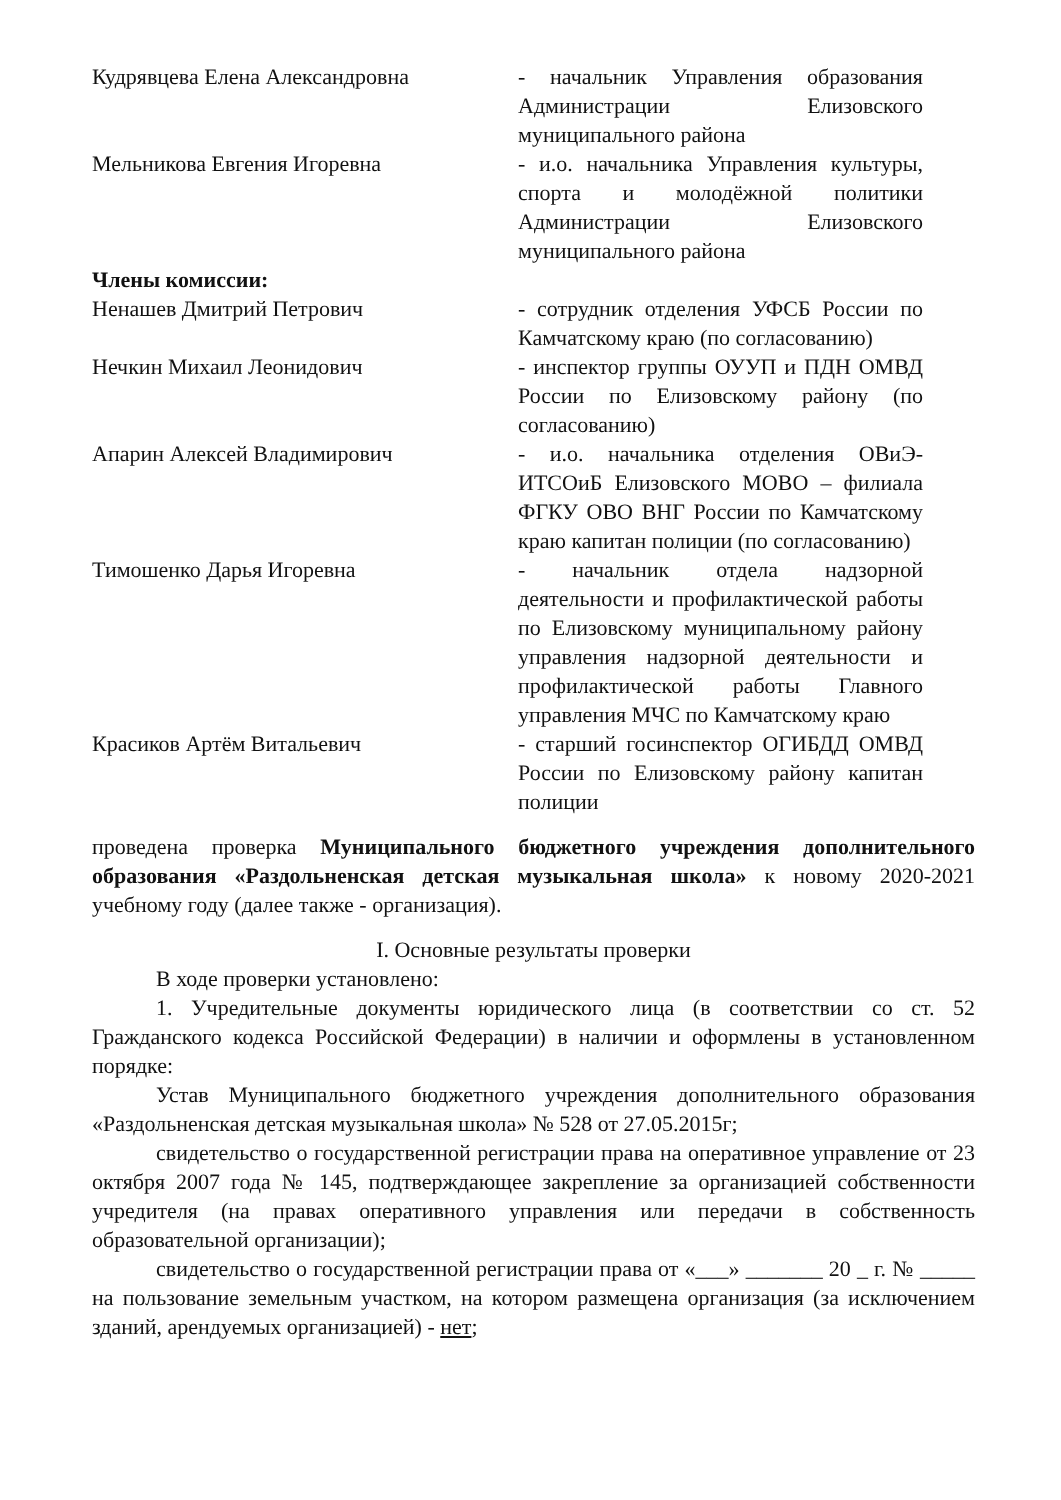Кудрявцева Елена Александровна - начальник Управления образования Администрации Елизовского муниципального района
Мельникова Евгения Игоревна - и.о. начальника Управления культуры, спорта и молодёжной политики Администрации Елизовского муниципального района
Члены комиссии:
Ненашев Дмитрий Петрович - сотрудник отделения УФСБ России по Камчатскому краю (по согласованию)
Нечкин Михаил Леонидович - инспектор группы ОУУП и ПДН ОМВД России по Елизовскому району (по согласованию)
Апарин Алексей Владимирович - и.о. начальника отделения ОВиЭ-ИТСОиБ Елизовского МОВО – филиала ФГКУ ОВО ВНГ России по Камчатскому краю капитан полиции (по согласованию)
Тимошенко Дарья Игоревна - начальник отдела надзорной деятельности и профилактической работы по Елизовскому муниципальному району управления надзорной деятельности и профилактической работы Главного управления МЧС по Камчатскому краю
Красиков Артём Витальевич - старший госинспектор ОГИБДД ОМВД России по Елизовскому району капитан полиции
проведена проверка Муниципального бюджетного учреждения дополнительного образования «Раздольненская детская музыкальная школа» к новому 2020-2021 учебному году (далее также - организация).
I. Основные результаты проверки
В ходе проверки установлено:
1. Учредительные документы юридического лица (в соответствии со ст. 52 Гражданского кодекса Российской Федерации) в наличии и оформлены в установленном порядке:
Устав Муниципального бюджетного учреждения дополнительного образования «Раздольненская детская музыкальная школа» № 528 от 27.05.2015г;
свидетельство о государственной регистрации права на оперативное управление от 23 октября 2007 года № 145, подтверждающее закрепление за организацией собственности учредителя (на правах оперативного управления или передачи в собственность образовательной организации);
свидетельство о государственной регистрации права от «___» _______ 20 _ г. № _____ на пользование земельным участком, на котором размещена организация (за исключением зданий, арендуемых организацией) - нет;